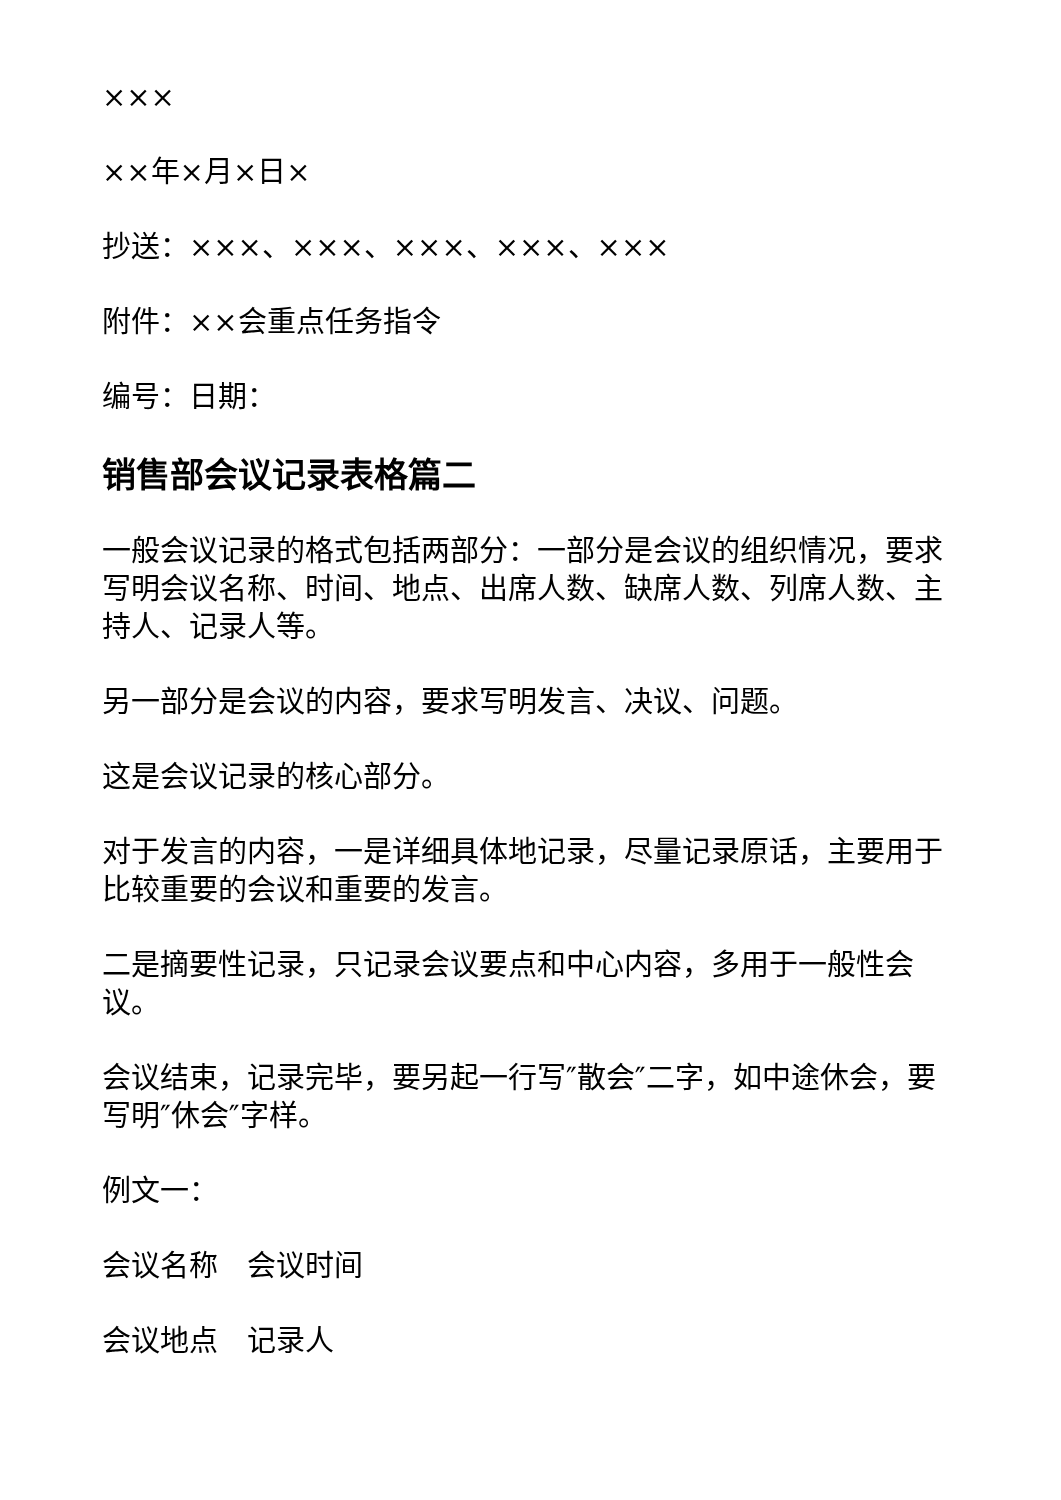×××
××年×月×日×
抄送：×××、×××、×××、×××、×××
附件：××会重点任务指令
编号：日期：
销售部会议记录表格篇二
一般会议记录的格式包括两部分：一部分是会议的组织情况，要求写明会议名称、时间、地点、出席人数、缺席人数、列席人数、主持人、记录人等。
另一部分是会议的内容，要求写明发言、决议、问题。
这是会议记录的核心部分。
对于发言的内容，一是详细具体地记录，尽量记录原话，主要用于比较重要的会议和重要的发言。
二是摘要性记录，只记录会议要点和中心内容，多用于一般性会议。
会议结束，记录完毕，要另起一行写″散会″二字，如中途休会，要写明″休会″字样。
例文一：
会议名称　会议时间
会议地点　记录人